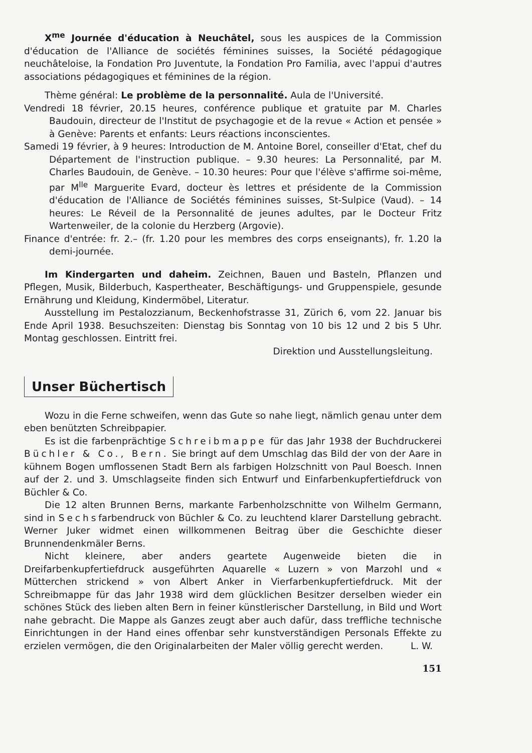X<sup>me</sup> Journée d'éducation à Neuchâtel, sous les auspices de la Commission d'éducation de l'Alliance de sociétés féminines suisses, la Société pédagogique neuchâteloise, la Fondation Pro Juventute, la Fondation Pro Familia, avec l'appui d'autres associations pédagogiques et féminines de la région.
Thème général: Le problème de la personnalité. Aula de l'Université.
Vendredi 18 février, 20.15 heures, conférence publique et gratuite par M. Charles Baudouin, directeur de l'Institut de psychagogie et de la revue « Action et pensée » à Genève: Parents et enfants: Leurs réactions inconscientes.
Samedi 19 février, à 9 heures: Introduction de M. Antoine Borel, conseiller d'Etat, chef du Département de l'instruction publique. – 9.30 heures: La Personnalité, par M. Charles Baudouin, de Genève. – 10.30 heures: Pour que l'élève s'affirme soi-même, par M<sup>lle</sup> Marguerite Evard, docteur ès lettres et présidente de la Commission d'éducation de l'Alliance de Sociétés féminines suisses, St-Sulpice (Vaud). – 14 heures: Le Réveil de la Personnalité de jeunes adultes, par le Docteur Fritz Wartenweiler, de la colonie du Herzberg (Argovie).
Finance d'entrée: fr. 2.– (fr. 1.20 pour les membres des corps enseignants), fr. 1.20 la demi-journée.
Im Kindergarten und daheim. Zeichnen, Bauen und Basteln, Pflanzen und Pflegen, Musik, Bilderbuch, Kaspertheater, Beschäftigungs- und Gruppenspiele, gesunde Ernährung und Kleidung, Kindermöbel, Literatur.
Ausstellung im Pestalozzianum, Beckenhofstrasse 31, Zürich 6, vom 22. Januar bis Ende April 1938. Besuchszeiten: Dienstag bis Sonntag von 10 bis 12 und 2 bis 5 Uhr. Montag geschlossen. Eintritt frei.
Direktion und Ausstellungsleitung.
Unser Büchertisch
Wozu in die Ferne schweifen, wenn das Gute so nahe liegt, nämlich genau unter dem eben benützten Schreibpapier.
Es ist die farbenprächtige Schreibmappe für das Jahr 1938 der Buchdruckerei Büchler & Co., Bern. Sie bringt auf dem Umschlag das Bild der von der Aare in kühnem Bogen umflossenen Stadt Bern als farbigen Holzschnitt von Paul Boesch. Innen auf der 2. und 3. Umschlagseite finden sich Entwurf und Einfarbenkupfertiefdruck von Büchler & Co.
Die 12 alten Brunnen Berns, markante Farbenholzschnitte von Wilhelm Germann, sind in Sechsfarbendruck von Büchler & Co. zu leuchtend klarer Darstellung gebracht. Werner Juker widmet einen willkommenen Beitrag über die Geschichte dieser Brunnendenkmäler Berns.
Nicht kleinere, aber anders geartete Augenweide bieten die in Dreifarbenkupfertiefdruck ausgeführten Aquarelle « Luzern » von Marzohl und « Mütterchen strickend » von Albert Anker in Vierfarbenkupfertiefdruck. Mit der Schreibmappe für das Jahr 1938 wird dem glücklichen Besitzer derselben wieder ein schönes Stück des lieben alten Bern in feiner künstlerischer Darstellung, in Bild und Wort nahe gebracht. Die Mappe als Ganzes zeugt aber auch dafür, dass treffliche technische Einrichtungen in der Hand eines offenbar sehr kunstverständigen Personals Effekte zu erzielen vermögen, die den Originalarbeiten der Maler völlig gerecht werden. L. W.
151